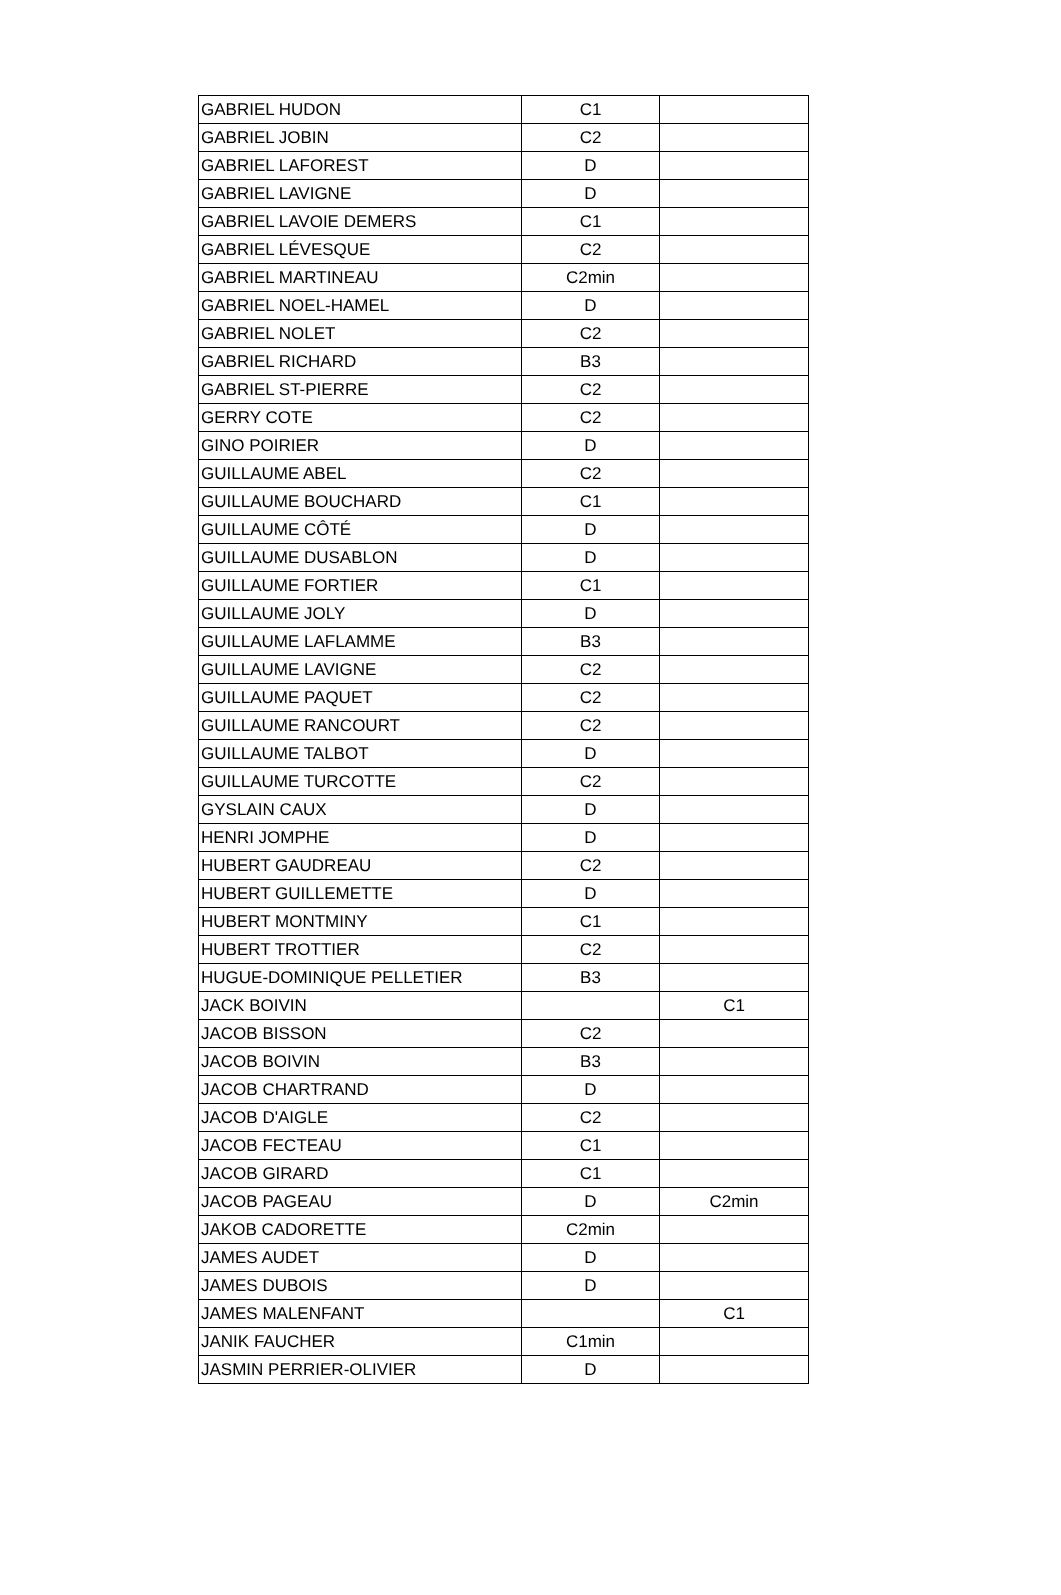| GABRIEL HUDON | C1 | |
| GABRIEL JOBIN | C2 | |
| GABRIEL LAFOREST | D | |
| GABRIEL LAVIGNE | D | |
| GABRIEL LAVOIE DEMERS | C1 | |
| GABRIEL LÉVESQUE | C2 | |
| GABRIEL MARTINEAU | C2min | |
| GABRIEL NOEL-HAMEL | D | |
| GABRIEL NOLET | C2 | |
| GABRIEL RICHARD | B3 | |
| GABRIEL ST-PIERRE | C2 | |
| GERRY COTE | C2 | |
| GINO POIRIER | D | |
| GUILLAUME ABEL | C2 | |
| GUILLAUME BOUCHARD | C1 | |
| GUILLAUME CÔTÉ | D | |
| GUILLAUME DUSABLON | D | |
| GUILLAUME FORTIER | C1 | |
| GUILLAUME JOLY | D | |
| GUILLAUME LAFLAMME | B3 | |
| GUILLAUME LAVIGNE | C2 | |
| GUILLAUME PAQUET | C2 | |
| GUILLAUME RANCOURT | C2 | |
| GUILLAUME TALBOT | D | |
| GUILLAUME TURCOTTE | C2 | |
| GYSLAIN CAUX | D | |
| HENRI JOMPHE | D | |
| HUBERT GAUDREAU | C2 | |
| HUBERT GUILLEMETTE | D | |
| HUBERT MONTMINY | C1 | |
| HUBERT TROTTIER | C2 | |
| HUGUE-DOMINIQUE PELLETIER | B3 | |
| JACK BOIVIN | | C1 |
| JACOB BISSON | C2 | |
| JACOB BOIVIN | B3 | |
| JACOB CHARTRAND | D | |
| JACOB D'AIGLE | C2 | |
| JACOB FECTEAU | C1 | |
| JACOB GIRARD | C1 | |
| JACOB PAGEAU | D | C2min |
| JAKOB CADORETTE | C2min | |
| JAMES AUDET | D | |
| JAMES DUBOIS | D | |
| JAMES MALENFANT | | C1 |
| JANIK FAUCHER | C1min | |
| JASMIN PERRIER-OLIVIER | D | |